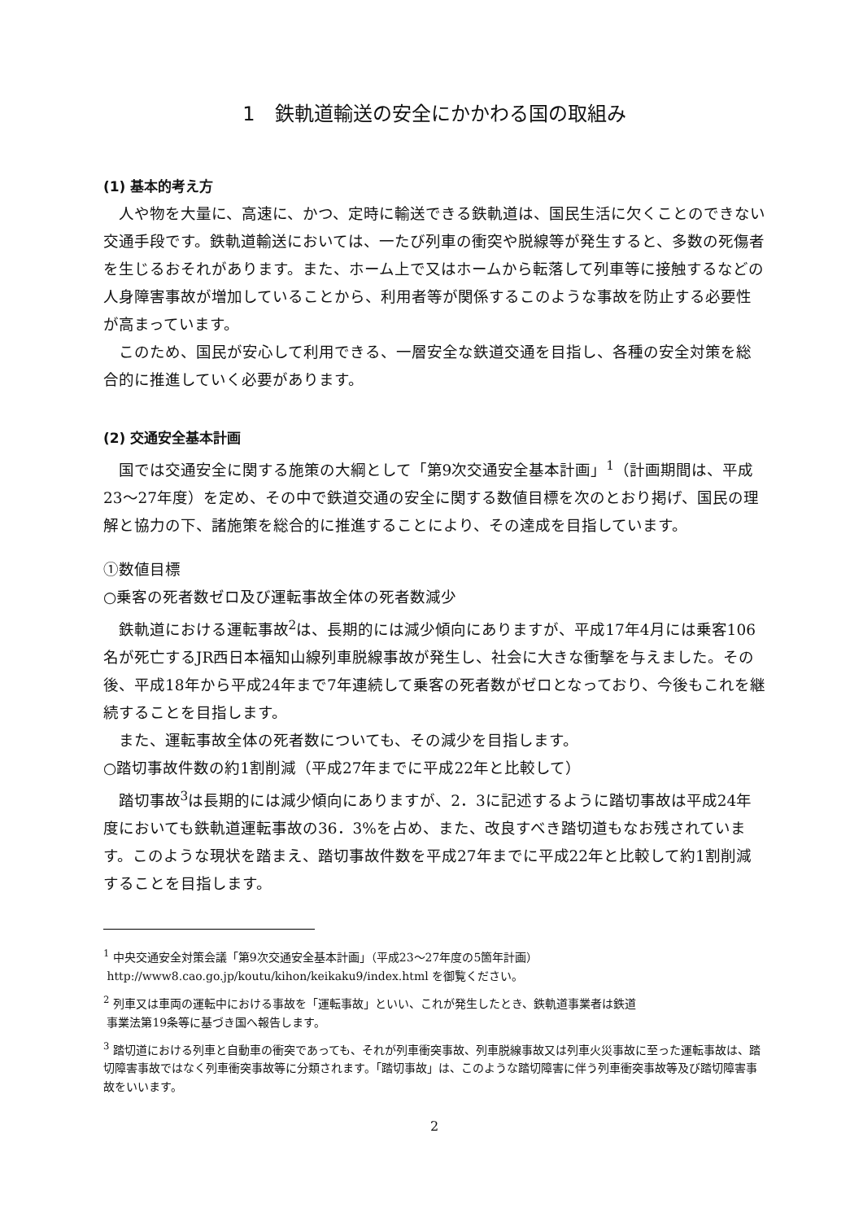1　鉄軌道輸送の安全にかかわる国の取組み
(1) 基本的考え方
人や物を大量に、高速に、かつ、定時に輸送できる鉄軌道は、国民生活に欠くことのできない交通手段です。鉄軌道輸送においては、一たび列車の衝突や脱線等が発生すると、多数の死傷者を生じるおそれがあります。また、ホーム上で又はホームから転落して列車等に接触するなどの人身障害事故が増加していることから、利用者等が関係するこのような事故を防止する必要性が高まっています。
このため、国民が安心して利用できる、一層安全な鉄道交通を目指し、各種の安全対策を総合的に推進していく必要があります。
(2) 交通安全基本計画
国では交通安全に関する施策の大綱として「第9次交通安全基本計画」<sup>1</sup>（計画期間は、平成23～27年度）を定め、その中で鉄道交通の安全に関する数値目標を次のとおり掲げ、国民の理解と協力の下、諸施策を総合的に推進することにより、その達成を目指しています。
①数値目標
○乗客の死者数ゼロ及び運転事故全体の死者数減少
鉄軌道における運転事故<sup>2</sup>は、長期的には減少傾向にありますが、平成17年4月には乗客106名が死亡するJR西日本福知山線列車脱線事故が発生し、社会に大きな衝撃を与えました。その後、平成18年から平成24年まで7年連続して乗客の死者数がゼロとなっており、今後もこれを継続することを目指します。
また、運転事故全体の死者数についても、その減少を目指します。
○踏切事故件数の約1割削減（平成27年までに平成22年と比較して）
踏切事故<sup>3</sup>は長期的には減少傾向にありますが、2．3に記述するように踏切事故は平成24年度においても鉄軌道運転事故の36．3%を占め、また、改良すべき踏切道もなお残されています。このような現状を踏まえ、踏切事故件数を平成27年までに平成22年と比較して約1割削減することを目指します。
<sup>1</sup> 中央交通安全対策会議「第9次交通安全基本計画」（平成23～27年度の5箇年計画）
http://www8.cao.go.jp/koutu/kihon/keikaku9/index.html を御覧ください。
<sup>2</sup> 列車又は車両の運転中における事故を「運転事故」といい、これが発生したとき、鉄軌道事業者は鉄道
事業法第19条等に基づき国へ報告します。
<sup>3</sup> 踏切道における列車と自動車の衝突であっても、それが列車衝突事故、列車脱線事故又は列車火災事故に至った運転事故は、踏切障害事故ではなく列車衝突事故等に分類されます。「踏切事故」は、このような踏切障害に伴う列車衝突事故等及び踏切障害事故をいいます。
2